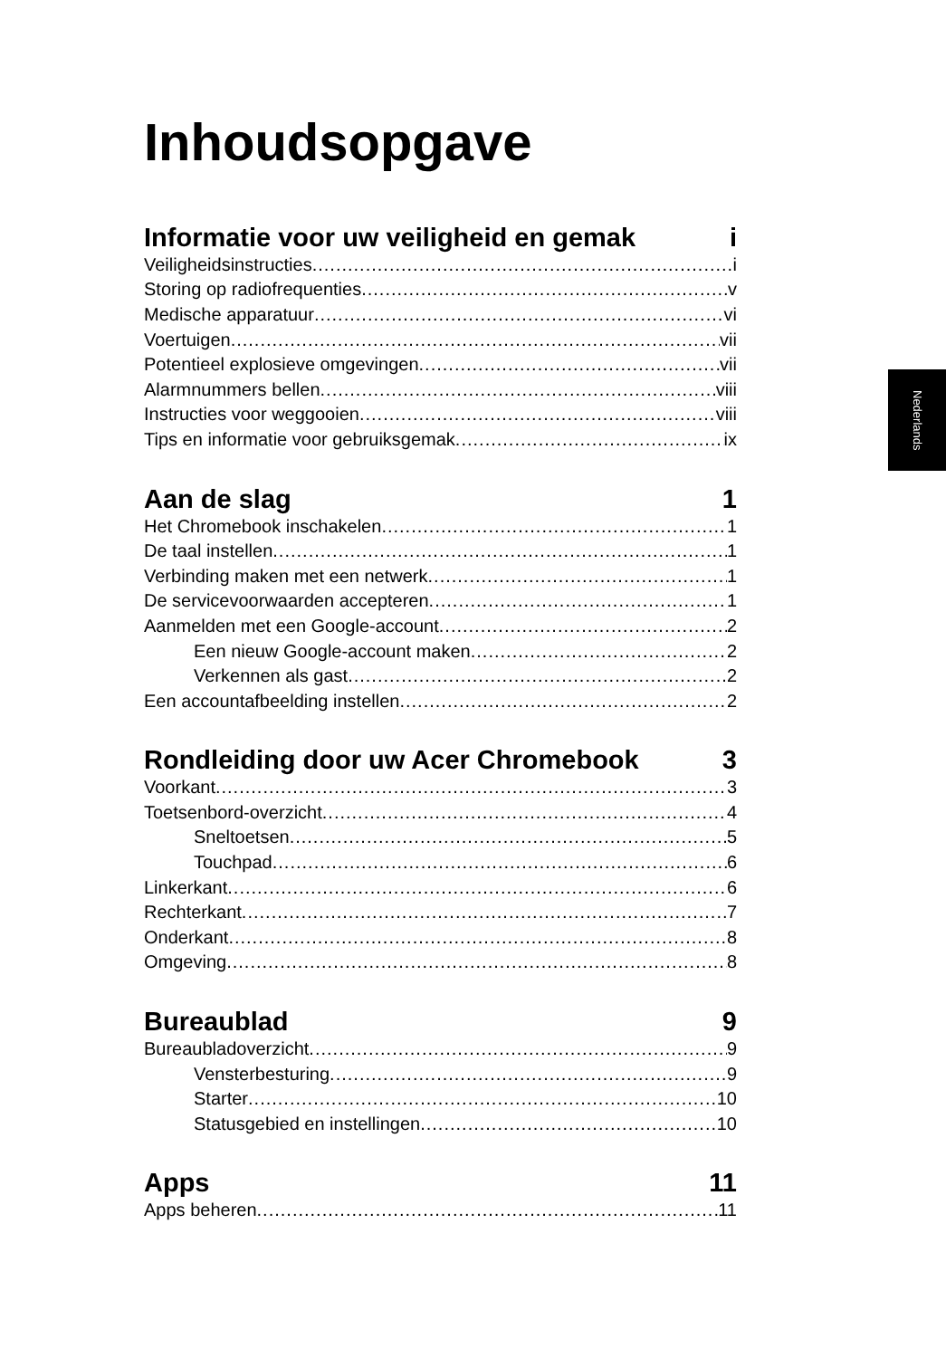Nederlands
Inhoudsopgave
Informatie voor uw veiligheid en gemak i
Veiligheidsinstructies i
Storing op radiofrequenties v
Medische apparatuur vi
Voertuigen vii
Potentieel explosieve omgevingen vii
Alarmnummers bellen viii
Instructies voor weggooien viii
Tips en informatie voor gebruiksgemak ix
Aan de slag 1
Het Chromebook inschakelen 1
De taal instellen 1
Verbinding maken met een netwerk 1
De servicevoorwaarden accepteren 1
Aanmelden met een Google-account 2
Een nieuw Google-account maken 2
Verkennen als gast 2
Een accountafbeelding instellen 2
Rondleiding door uw Acer Chromebook 3
Voorkant 3
Toetsenbord-overzicht 4
Sneltoetsen 5
Touchpad 6
Linkerkant 6
Rechterkant 7
Onderkant 8
Omgeving 8
Bureaublad 9
Bureaubladoverzicht 9
Vensterbesturing 9
Starter 10
Statusgebied en instellingen 10
Apps 11
Apps beheren 11